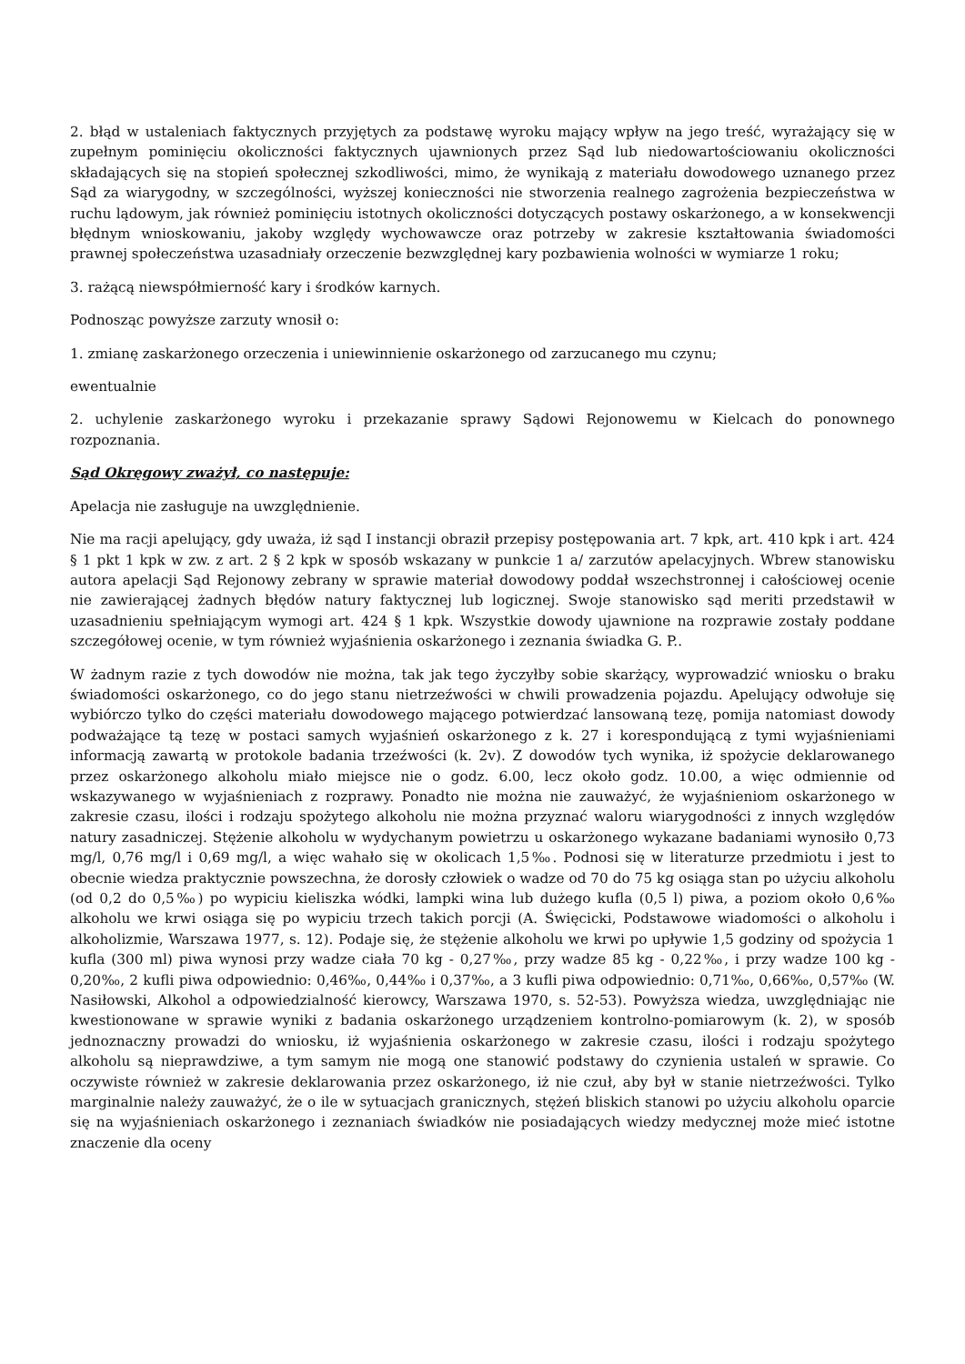2. błąd w ustaleniach faktycznych przyjętych za podstawę wyroku mający wpływ na jego treść, wyrażający się w zupełnym pominięciu okoliczności faktycznych ujawnionych przez Sąd lub niedowartościowaniu okoliczności składających się na stopień społecznej szkodliwości, mimo, że wynikają z materiału dowodowego uznanego przez Sąd za wiarygodny, w szczególności, wyższej konieczności nie stworzenia realnego zagrożenia bezpieczeństwa w ruchu lądowym, jak również pominięciu istotnych okoliczności dotyczących postawy oskarżonego, a w konsekwencji błędnym wnioskowaniu, jakoby względy wychowawcze oraz potrzeby w zakresie kształtowania świadomości prawnej społeczeństwa uzasadniały orzeczenie bezwzględnej kary pozbawienia wolności w wymiarze 1 roku;
3. rażącą niewspółmierność kary i środków karnych.
Podnosząc powyższe zarzuty wnosił o:
1. zmianę zaskarżonego orzeczenia i uniewinnienie oskarżonego od zarzucanego mu czynu;
ewentualnie
2. uchylenie zaskarżonego wyroku i przekazanie sprawy Sądowi Rejonowemu w Kielcach do ponownego rozpoznania.
Sąd Okręgowy zważył, co następuje:
Apelacja nie zasługuje na uwzględnienie.
Nie ma racji apelujący, gdy uważa, iż sąd I instancji obraził przepisy postępowania art. 7 kpk, art. 410 kpk i art. 424 § 1 pkt 1 kpk w zw. z art. 2 § 2 kpk w sposób wskazany w punkcie 1 a/ zarzutów apelacyjnych. Wbrew stanowisku autora apelacji Sąd Rejonowy zebrany w sprawie materiał dowodowy poddał wszechstronnej i całościowej ocenie nie zawierającej żadnych błędów natury faktycznej lub logicznej. Swoje stanowisko sąd meriti przedstawił w uzasadnieniu spełniającym wymogi art. 424 § 1 kpk. Wszystkie dowody ujawnione na rozprawie zostały poddane szczegółowej ocenie, w tym również wyjaśnienia oskarżonego i zeznania świadka G. P..
W żadnym razie z tych dowodów nie można, tak jak tego życzyłby sobie skarżący, wyprowadzić wniosku o braku świadomości oskarżonego, co do jego stanu nietrzeźwości w chwili prowadzenia pojazdu. Apelujący odwołuje się wybiórczo tylko do części materiału dowodowego mającego potwierdzać lansowaną tezę, pomija natomiast dowody podważające tą tezę w postaci samych wyjaśnień oskarżonego z k. 27 i korespondującą z tymi wyjaśnieniami informacją zawartą w protokole badania trzeźwości (k. 2v). Z dowodów tych wynika, iż spożycie deklarowanego przez oskarżonego alkoholu miało miejsce nie o godz. 6.00, lecz około godz. 10.00, a więc odmiennie od wskazywanego w wyjaśnieniach z rozprawy. Ponadto nie można nie zauważyć, że wyjaśnieniom oskarżonego w zakresie czasu, ilości i rodzaju spożytego alkoholu nie można przyznać waloru wiarygodności z innych względów natury zasadniczej. Stężenie alkoholu w wydychanym powietrzu u oskarżonego wykazane badaniami wynosiło 0,73 mg/l, 0,76 mg/l i 0,69 mg/l, a więc wahało się w okolicach 1,5‰. Podnosi się w literaturze przedmiotu i jest to obecnie wiedza praktycznie powszechna, że dorosły człowiek o wadze od 70 do 75 kg osiąga stan po użyciu alkoholu (od 0,2 do 0,5‰) po wypiciu kieliszka wódki, lampki wina lub dużego kufla (0,5 l) piwa, a poziom około 0,6‰ alkoholu we krwi osiąga się po wypiciu trzech takich porcji (A. Święcicki, Podstawowe wiadomości o alkoholu i alkoholizmie, Warszawa 1977, s. 12). Podaje się, że stężenie alkoholu we krwi po upływie 1,5 godziny od spożycia 1 kufla (300 ml) piwa wynosi przy wadze ciała 70 kg - 0,27‰, przy wadze 85 kg - 0,22‰, i przy wadze 100 kg - 0,20‰, 2 kufli piwa odpowiednio: 0,46‰, 0,44‰ i 0,37‰, a 3 kufli piwa odpowiednio: 0,71‰, 0,66‰, 0,57‰ (W. Nasiłowski, Alkohol a odpowiedzialność kierowcy, Warszawa 1970, s. 52-53). Powyższa wiedza, uwzględniając nie kwestionowane w sprawie wyniki z badania oskarżonego urządzeniem kontrolno-pomiarowym (k. 2), w sposób jednoznaczny prowadzi do wniosku, iż wyjaśnienia oskarżonego w zakresie czasu, ilości i rodzaju spożytego alkoholu są nieprawdziwe, a tym samym nie mogą one stanowić podstawy do czynienia ustaleń w sprawie. Co oczywiste również w zakresie deklarowania przez oskarżonego, iż nie czuł, aby był w stanie nietrzeźwości. Tylko marginalnie należy zauważyć, że o ile w sytuacjach granicznych, stężeń bliskich stanowi po użyciu alkoholu oparcie się na wyjaśnieniach oskarżonego i zeznaniach świadków nie posiadających wiedzy medycznej może mieć istotne znaczenie dla oceny